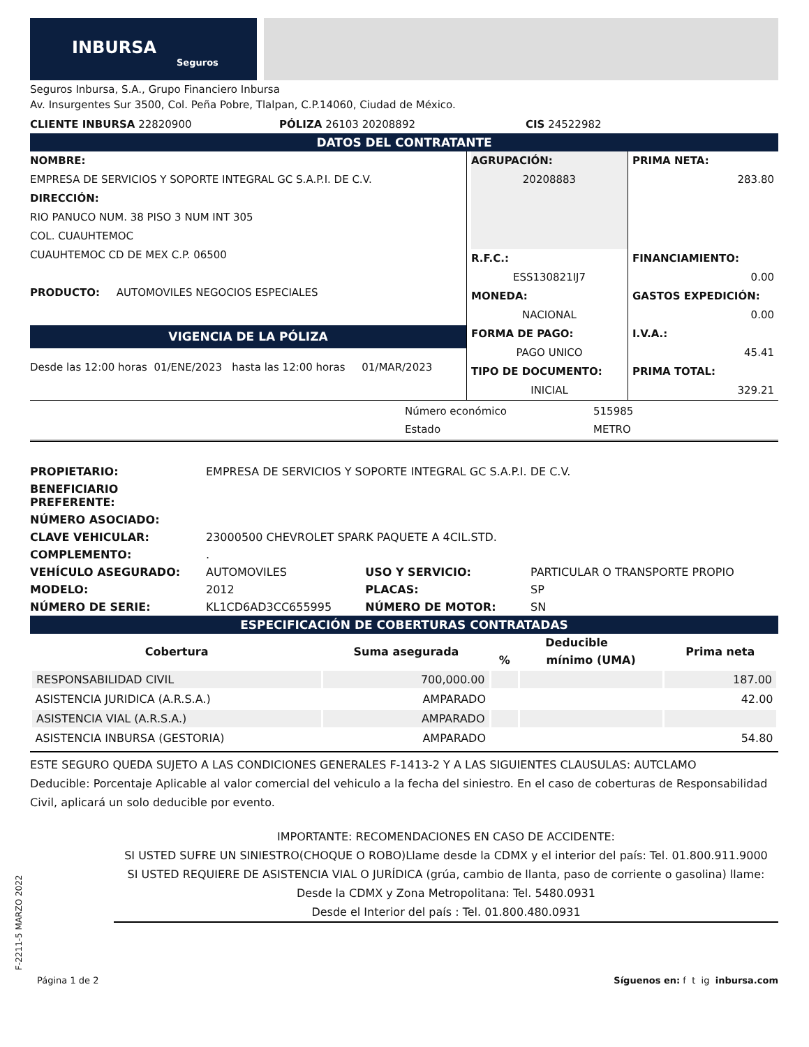INBURSA
Seguros
Seguros Inbursa, S.A., Grupo Financiero Inbursa
Av. Insurgentes Sur 3500, Col. Peña Pobre, Tlalpan, C.P.14060, Ciudad de México.
CLIENTE INBURSA 22820900 PÓLIZA 26103 20208892 CIS 24522982
DATOS DEL CONTRATANTE
NOMBRE:
EMPRESA DE SERVICIOS Y SOPORTE INTEGRAL GC S.A.P.I. DE C.V.
DIRECCIÓN:
RIO PANUCO NUM. 38 PISO 3 NUM INT 305
COL. CUAUHTEMOC
CUAUHTEMOC CD DE MEX C.P. 06500
PRODUCTO: AUTOMOVILES NEGOCIOS ESPECIALES
VIGENCIA DE LA PÓLIZA
Desde las 12:00 horas 01/ENE/2023 hasta las 12:00 horas 01/MAR/2023
AGRUPACIÓN:
20208883
R.F.C.:
ESS130821IJ7
MONEDA:
NACIONAL
FORMA DE PAGO:
PAGO UNICO
TIPO DE DOCUMENTO:
INICIAL
PRIMA NETA:
283.80
FINANCIAMIENTO:
0.00
GASTOS EXPEDICIÓN:
0.00
I.V.A.:
45.41
PRIMA TOTAL:
329.21
Número económico 515985
Estado METRO
| PROPIETARIO: | EMPRESA DE SERVICIOS Y SOPORTE INTEGRAL GC S.A.P.I. DE C.V. | | |
| BENEFICIARIO PREFERENTE: | | | |
| NÚMERO ASOCIADO: | | | |
| CLAVE VEHICULAR: | 23000500 CHEVROLET SPARK PAQUETE A 4CIL.STD. | | |
| COMPLEMENTO: | . | | |
| VEHÍCULO ASEGURADO: | AUTOMOVILES | USO Y SERVICIO: | PARTICULAR O TRANSPORTE PROPIO |
| MODELO: | 2012 | PLACAS: | SP |
| NÚMERO DE SERIE: | KL1CD6AD3CC655995 | NÚMERO DE MOTOR: | SN |
ESPECIFICACIÓN DE COBERTURAS CONTRATADAS
| Cobertura | Suma asegurada | Deducible | | Prima neta |
| --- | --- | --- | --- | --- |
| | | % | mínimo (UMA) | |
| RESPONSABILIDAD CIVIL | 700,000.00 | | | 187.00 |
| ASISTENCIA JURIDICA (A.R.S.A.) | AMPARADO | | | 42.00 |
| ASISTENCIA VIAL (A.R.S.A.) | AMPARADO | | | |
| ASISTENCIA INBURSA (GESTORIA) | AMPARADO | | | 54.80 |
ESTE SEGURO QUEDA SUJETO A LAS CONDICIONES GENERALES F-1413-2 Y A LAS SIGUIENTES CLAUSULAS: AUTCLAMO
Deducible: Porcentaje Aplicable al valor comercial del vehiculo a la fecha del siniestro. En el caso de coberturas de Responsabilidad Civil, aplicará un solo deducible por evento.
IMPORTANTE: RECOMENDACIONES EN CASO DE ACCIDENTE:
SI USTED SUFRE UN SINIESTRO(CHOQUE O ROBO)Llame desde la CDMX y el interior del país: Tel. 01.800.911.9000
SI USTED REQUIERE DE ASISTENCIA VIAL O JURÍDICA (grúa, cambio de llanta, paso de corriente o gasolina) llame:
Desde la CDMX y Zona Metropolitana: Tel. 5480.0931
Desde el Interior del país : Tel. 01.800.480.0931
Página 1 de 2 Síguenos en: f t ig inbursa.com
F-2211-5 MARZO 2022